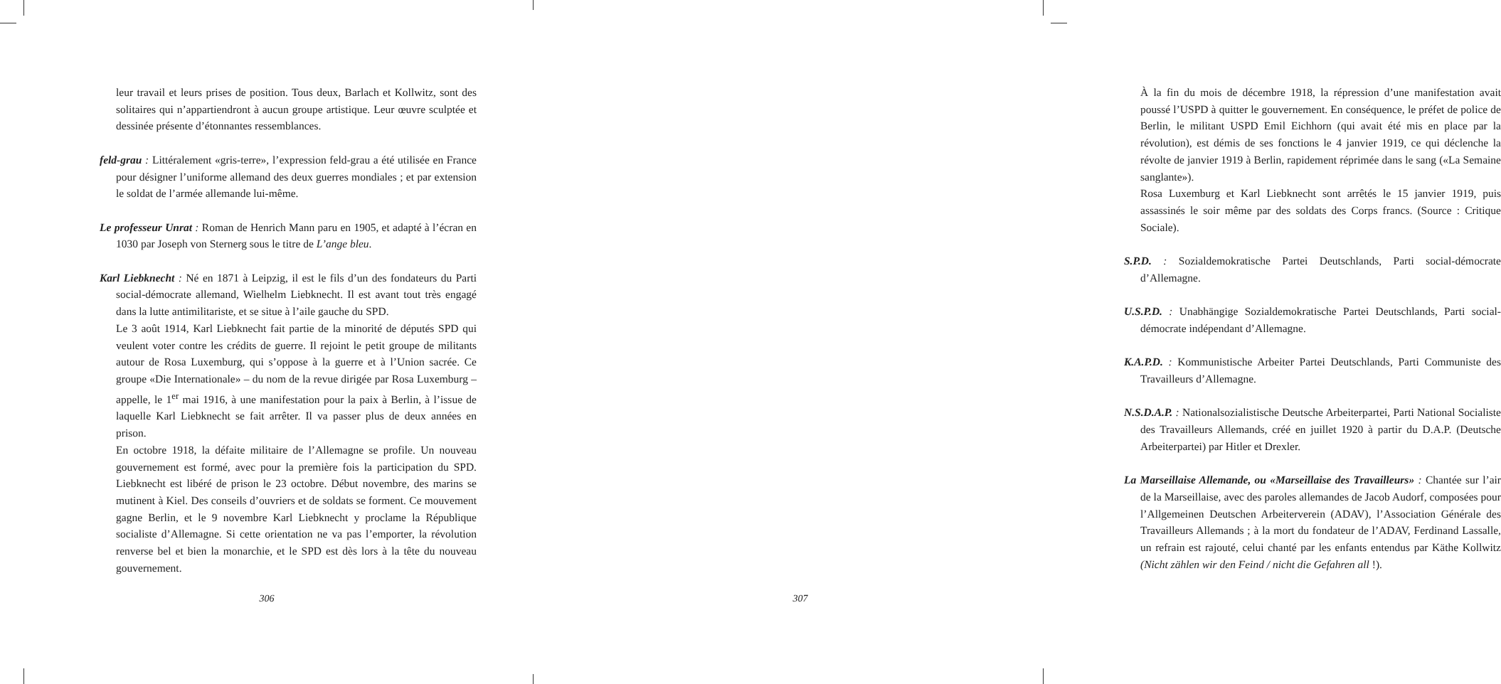leur travail et leurs prises de position. Tous deux, Barlach et Kollwitz, sont des solitaires qui n’appartiendront à aucun groupe artistique. Leur œuvre sculptée et dessinée présente d’étonnantes ressemblances.
feld-grau : Littéralement «gris-terre», l’expression feld-grau a été utilisée en France pour désigner l’uniforme allemand des deux guerres mondiales ; et par extension le soldat de l’armée allemande lui-même.
Le professeur Unrat : Roman de Henrich Mann paru en 1905, et adapté à l’écran en 1030 par Joseph von Sternerg sous le titre de L’ange bleu.
Karl Liebknecht : Né en 1871 à Leipzig, il est le fils d’un des fondateurs du Parti social-démocrate allemand, Wielhelm Liebknecht. Il est avant tout très engagé dans la lutte antimilitariste, et se situe à l’aile gauche du SPD.
Le 3 août 1914, Karl Liebknecht fait partie de la minorité de députés SPD qui veulent voter contre les crédits de guerre. Il rejoint le petit groupe de militants autour de Rosa Luxemburg, qui s’oppose à la guerre et à l’Union sacrée. Ce groupe «Die Internationale» – du nom de la revue dirigée par Rosa Luxemburg – appelle, le 1<sup>er</sup> mai 1916, à une manifestation pour la paix à Berlin, à l’issue de laquelle Karl Liebknecht se fait arrêter. Il va passer plus de deux années en prison.
En octobre 1918, la défaite militaire de l’Allemagne se profile. Un nouveau gouvernement est formé, avec pour la première fois la participation du SPD. Liebknecht est libéré de prison le 23 octobre. Début novembre, des marins se mutinent à Kiel. Des conseils d’ouvriers et de soldats se forment. Ce mouvement gagne Berlin, et le 9 novembre Karl Liebknecht y proclame la République socialiste d’Allemagne. Si cette orientation ne va pas l’emporter, la révolution renverse bel et bien la monarchie, et le SPD est dès lors à la tête du nouveau gouvernement.
306
À la fin du mois de décembre 1918, la répression d’une manifestation avait poussé l’USPD à quitter le gouvernement. En conséquence, le préfet de police de Berlin, le militant USPD Emil Eichhorn (qui avait été mis en place par la révolution), est démis de ses fonctions le 4 janvier 1919, ce qui déclenche la révolte de janvier 1919 à Berlin, rapidement réprimée dans le sang («La Semaine sanglante»).
Rosa Luxemburg et Karl Liebknecht sont arrêtés le 15 janvier 1919, puis assassinés le soir même par des soldats des Corps francs. (Source : Critique Sociale).
S.P.D. : Sozialdemokratische Partei Deutschlands, Parti social-démocrate d’Allemagne.
U.S.P.D. : Unabhängige Sozialdemokratische Partei Deutschlands, Parti social-démocrate indépendant d’Allemagne.
K.A.P.D. : Kommunistische Arbeiter Partei Deutschlands, Parti Communiste des Travailleurs d’Allemagne.
N.S.D.A.P. : Nationalsozialistische Deutsche Arbeiterpartei, Parti National Socialiste des Travailleurs Allemands, créé en juillet 1920 à partir du D.A.P. (Deutsche Arbeiterpartei) par Hitler et Drexler.
La Marseillaise Allemande, ou «Marseillaise des Travailleurs» : Chantée sur l’air de la Marseillaise, avec des paroles allemandes de Jacob Audorf, composées pour l’Allgemeinen Deutschen Arbeiterverein (ADAV), l’Association Générale des Travailleurs Allemands ; à la mort du fondateur de l’ADAV, Ferdinand Lassalle, un refrain est rajouté, celui chanté par les enfants entendus par Käthe Kollwitz (Nicht zählen wir den Feind / nicht die Gefahren all !).
307